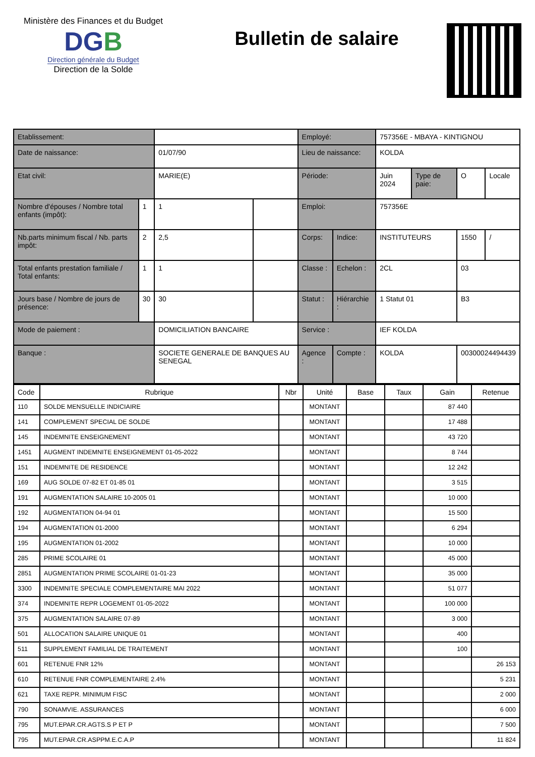Ministère des Finances et du Budget
DGB
Direction générale du Budget
Direction de la Solde
Bulletin de salaire
| Etablissement: | | | | Employé: | | 757356E - MBAYA - KINTIGNOU | | | |
| Date de naissance: | | 01/07/90 | | Lieu de naissance: | | KOLDA | | | |
| Etat civil: | | MARIE(E) | | Période: | | Juin 2024 | Type de paie: | O | Locale |
| Nombre d'épouses / Nombre total enfants (impôt): | 1 | 1 | | Emploi: | | 757356E | | | |
| Nb.parts minimum fiscal / Nb. parts impôt: | 2 | 2,5 | | Corps: | Indice: | INSTITUTEURS | | 1550 | / |
| Total enfants prestation familiale / Total enfants: | 1 | 1 | | Classe : | Echelon : | 2CL | | 03 | |
| Jours base / Nombre de jours de présence: | 30 | 30 | | Statut : | Hiérarchie : | 1 Statut 01 | | B3 | |
| Mode de paiement : | | DOMICILIATION BANCAIRE | | Service : | | IEF KOLDA | | | |
| Banque : | | SOCIETE GENERALE DE BANQUES AU SENEGAL | | Agence : | Compte : | KOLDA | | 00300024494439 | |
| Code | Rubrique | Nbr | Unité | Base | Taux | Gain | Retenue |
| --- | --- | --- | --- | --- | --- | --- | --- |
| 110 | SOLDE MENSUELLE INDICIAIRE | | MONTANT | | | 87 440 | |
| 141 | COMPLEMENT SPECIAL DE SOLDE | | MONTANT | | | 17 488 | |
| 145 | INDEMNITE ENSEIGNEMENT | | MONTANT | | | 43 720 | |
| 1451 | AUGMENT INDEMNITE ENSEIGNEMENT 01-05-2022 | | MONTANT | | | 8 744 | |
| 151 | INDEMNITE DE RESIDENCE | | MONTANT | | | 12 242 | |
| 169 | AUG SOLDE 07-82 ET 01-85 01 | | MONTANT | | | 3 515 | |
| 191 | AUGMENTATION SALAIRE 10-2005 01 | | MONTANT | | | 10 000 | |
| 192 | AUGMENTATION 04-94 01 | | MONTANT | | | 15 500 | |
| 194 | AUGMENTATION 01-2000 | | MONTANT | | | 6 294 | |
| 195 | AUGMENTATION 01-2002 | | MONTANT | | | 10 000 | |
| 285 | PRIME SCOLAIRE 01 | | MONTANT | | | 45 000 | |
| 2851 | AUGMENTATION PRIME SCOLAIRE 01-01-23 | | MONTANT | | | 35 000 | |
| 3300 | INDEMNITE SPECIALE COMPLEMENTAIRE MAI 2022 | | MONTANT | | | 51 077 | |
| 374 | INDEMNITE REPR LOGEMENT 01-05-2022 | | MONTANT | | | 100 000 | |
| 375 | AUGMENTATION SALAIRE 07-89 | | MONTANT | | | 3 000 | |
| 501 | ALLOCATION SALAIRE UNIQUE 01 | | MONTANT | | | 400 | |
| 511 | SUPPLEMENT FAMILIAL DE TRAITEMENT | | MONTANT | | | 100 | |
| 601 | RETENUE FNR 12% | | MONTANT | | | | 26 153 |
| 610 | RETENUE FNR COMPLEMENTAIRE 2.4% | | MONTANT | | | | 5 231 |
| 621 | TAXE REPR. MINIMUM FISC | | MONTANT | | | | 2 000 |
| 790 | SONAMVIE. ASSURANCES | | MONTANT | | | | 6 000 |
| 795 | MUT.EPAR.CR.AGTS.S P ET P | | MONTANT | | | | 7 500 |
| 795 | MUT.EPAR.CR.ASPPM.E.C.A.P | | MONTANT | | | | 11 824 |